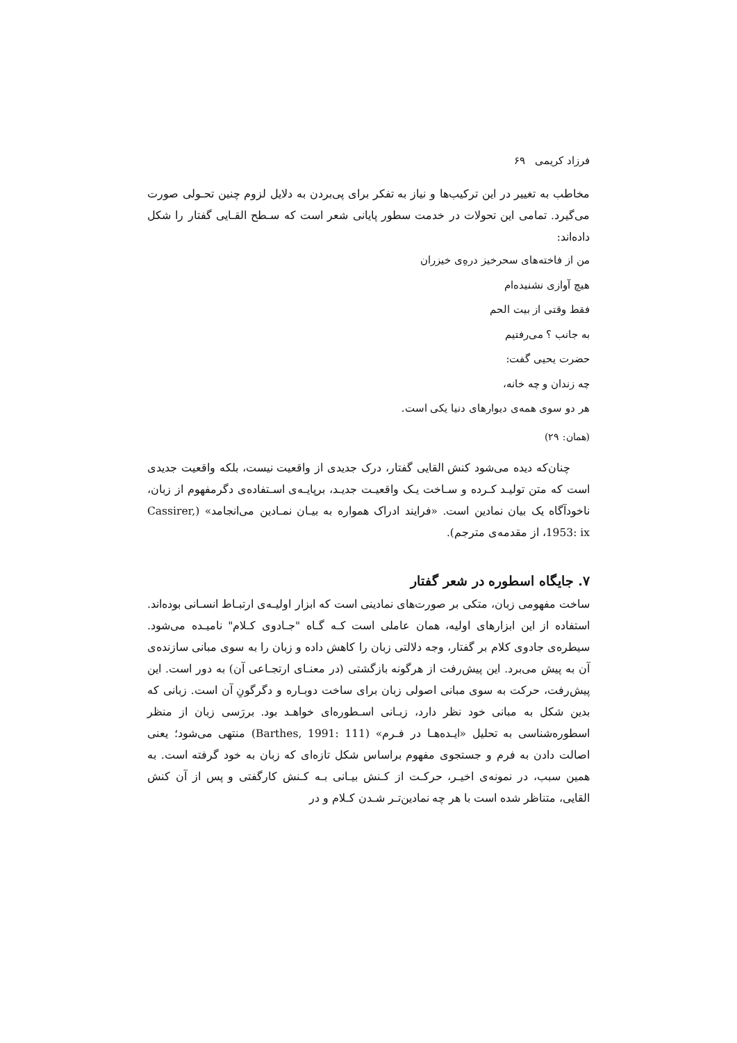فرزاد کریمی ۶۹
مخاطب به تغییر در این ترکیب‌ها و نیاز به تفکر برای پی‌بردن به دلایل لزوم چنین تحـولی صورت می‌گیرد. تمامی این تحولات در خدمت سطور پایانی شعر است که سـطح القـایی گفتار را شکل داده‌اند:
من از فاخته‌های سحرخیز درهِ‌ی خیزران
هیچ آوازی نشنیده‌ام
فقط وقتی از بیت الحم
به جانب ؟ می‌رفتیم
حضرت یحیی گفت:
چه زندان و چه خانه،
هر دو سوی همه‌ی دیوارهای دنیا یکی است.
(همان: ۲۹)
چنان‌که دیده می‌شود کنش القایی گفتار، درک جدیدی از واقعیت نیست، بلکه واقعیت جدیدی است که متن تولیـد کـرده و سـاخت یـک واقعیـت جدیـد، برپایـه‌ی اسـتفاده‌ی دگرمفهوم از زبان، ناخودآگاه یک بیان نمادین است. «فرایند ادراک همواره به بیـان نمـادین می‌انجامد» (Cassirer, 1953: ix، از مقدمه‌ی مترجم).
۷. جایگاه اسطوره در شعر گفتار
ساخت مفهومی زبان، متکی بر صورت‌های نمادینی است که ابزار اولیـه‌ی ارتبـاط انسـانی بوده‌اند. استفاده از این ابزارهای اولیه، همان عاملی است کـه گـاه "جـادوی کـلام" نامیـده می‌شود. سیطره‌ی جادوی کلام بر گفتار، وجه دلالتی زبان را کاهش داده و زبان را به سوی مبانی سازنده‌ی آن به پیش می‌برد. این پیش‌رفت از هرگونه بازگشتی (در معنـای ارتجـاعی آن) به دور است. این پیش‌رفت، حرکت به سوی مبانی اصولی زبان برای ساخت دوبـاره و دگرگونِ آن است. زبانی که بدین شکل به مبانی خود نظر دارد، زبـانی اسـطوره‌ای خواهـد بود. بررَسی زبان از منظر اسطوره‌شناسی به تحلیل «ایـده‌هـا در فـرم» (Barthes, 1991: 111) منتهی می‌شود؛ یعنی اصالت دادن به فرم و جستجوی مفهوم براساس شکل تازه‌ای که زبان به خود گرفته است. به همین سبب، در نمونه‌ی اخیـر، حرکـت از کـنش بیـانی بـه کـنش کارگفتی و پس از آن کنش القایی، متناظر شده است با هر چه نمادین‌تـر شـدن کـلام و در